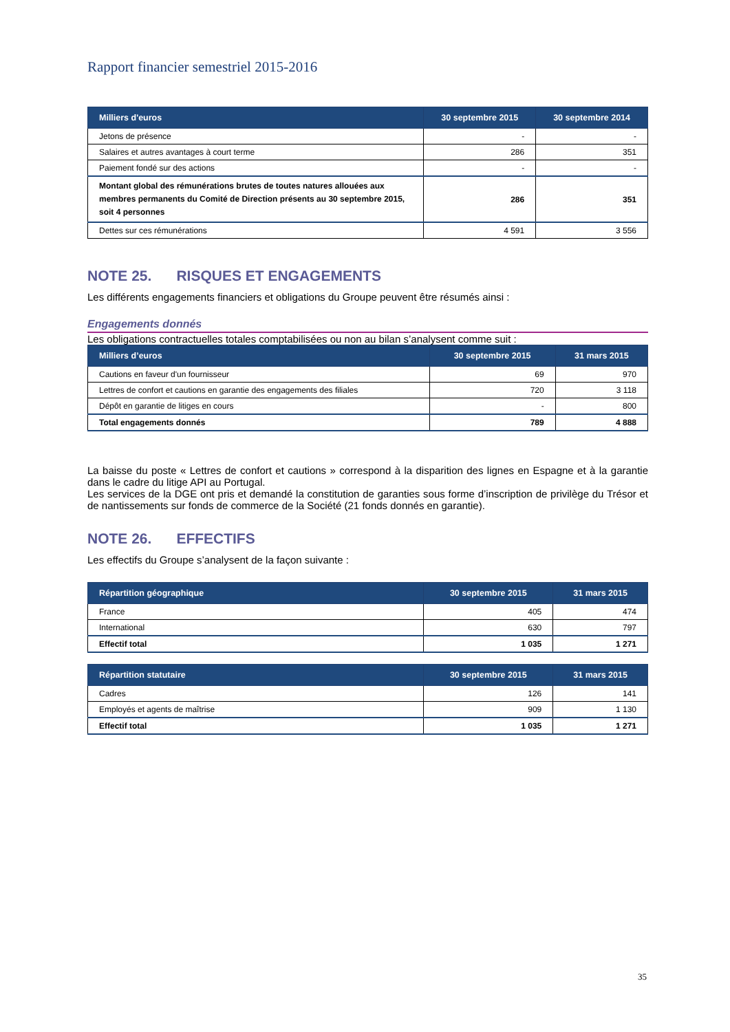Rapport financier semestriel 2015-2016
| Milliers d'euros | 30 septembre 2015 | 30 septembre 2014 |
| --- | --- | --- |
| Jetons de présence | - | - |
| Salaires et autres avantages à court terme | 286 | 351 |
| Paiement fondé sur des actions | - | - |
| Montant global des rémunérations brutes de toutes natures allouées aux membres permanents du Comité de Direction présents au 30 septembre 2015, soit 4 personnes | 286 | 351 |
| Dettes sur ces rémunérations | 4 591 | 3 556 |
NOTE 25. RISQUES ET ENGAGEMENTS
Les différents engagements financiers et obligations du Groupe peuvent être résumés ainsi :
Engagements donnés
Les obligations contractuelles totales comptabilisées ou non au bilan s’analysent comme suit :
| Milliers d’euros | 30 septembre 2015 | 31 mars 2015 |
| --- | --- | --- |
| Cautions en faveur d'un fournisseur | 69 | 970 |
| Lettres de confort et cautions en garantie des engagements des filiales | 720 | 3 118 |
| Dépôt en garantie de litiges en cours | - | 800 |
| Total engagements donnés | 789 | 4 888 |
La baisse du poste « Lettres de confort et cautions » correspond à la disparition des lignes en Espagne et à la garantie dans le cadre du litige API au Portugal.
Les services de la DGE ont pris et demandé la constitution de garanties sous forme d’inscription de privilège du Trésor et de nantissements sur fonds de commerce de la Société (21 fonds donnés en garantie).
NOTE 26. EFFECTIFS
Les effectifs du Groupe s’analysent de la façon suivante :
| Répartition géographique | 30 septembre 2015 | 31 mars 2015 |
| --- | --- | --- |
| France | 405 | 474 |
| International | 630 | 797 |
| Effectif total | 1 035 | 1 271 |
| Répartition statutaire | 30 septembre 2015 | 31 mars 2015 |
| --- | --- | --- |
| Cadres | 126 | 141 |
| Employés et agents de maîtrise | 909 | 1 130 |
| Effectif total | 1 035 | 1 271 |
35